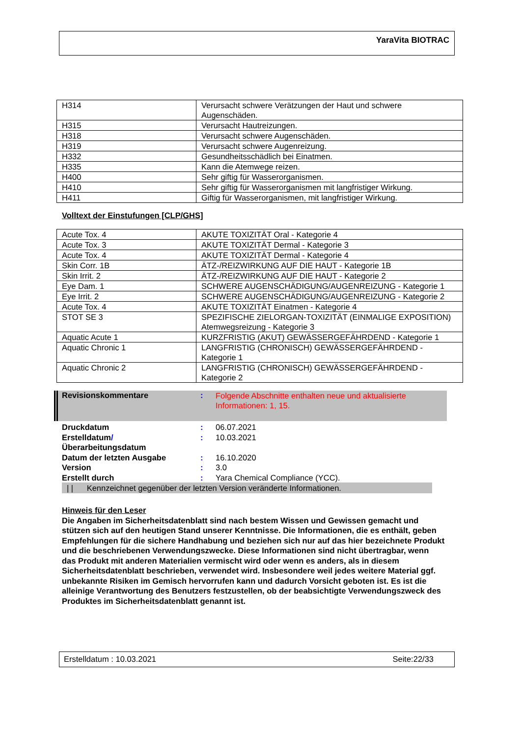YaraVita BIOTRAC
| H314 | Verursacht schwere Verätzungen der Haut und schwere Augenschäden. |
| H315 | Verursacht Hautreizungen. |
| H318 | Verursacht schwere Augenschäden. |
| H319 | Verursacht schwere Augenreizung. |
| H332 | Gesundheitsschädlich bei Einatmen. |
| H335 | Kann die Atemwege reizen. |
| H400 | Sehr giftig für Wasserorganismen. |
| H410 | Sehr giftig für Wasserorganismen mit langfristiger Wirkung. |
| H411 | Giftig für Wasserorganismen, mit langfristiger Wirkung. |
Volltext der Einstufungen [CLP/GHS]
| Acute Tox. 4 | AKUTE TOXIZITÄT Oral - Kategorie 4 |
| Acute Tox. 3 | AKUTE TOXIZITÄT Dermal - Kategorie 3 |
| Acute Tox. 4 | AKUTE TOXIZITÄT Dermal - Kategorie 4 |
| Skin Corr. 1B | ÄTZ-/REIZWIRKUNG AUF DIE HAUT - Kategorie 1B |
| Skin Irrit. 2 | ÄTZ-/REIZWIRKUNG AUF DIE HAUT - Kategorie 2 |
| Eye Dam. 1 | SCHWERE AUGENSCHÄDIGUNG/AUGENREIZUNG - Kategorie 1 |
| Eye Irrit. 2 | SCHWERE AUGENSCHÄDIGUNG/AUGENREIZUNG - Kategorie 2 |
| Acute Tox. 4 | AKUTE TOXIZITÄT Einatmen - Kategorie 4 |
| STOT SE 3 | SPEZIFISCHE ZIELORGAN-TOXIZITÄT (EINMALIGE EXPOSITION) Atemwegsreizung - Kategorie 3 |
| Aquatic Acute 1 | KURZFRISTIG (AKUT) GEWÄSSERGEFÄHRDEND - Kategorie 1 |
| Aquatic Chronic 1 | LANGFRISTIG (CHRONISCH) GEWÄSSERGEFÄHRDEND - Kategorie 1 |
| Aquatic Chronic 2 | LANGFRISTIG (CHRONISCH) GEWÄSSERGEFÄHRDEND - Kategorie 2 |
Revisionskommentare :
Folgende Abschnitte enthalten neue und aktualisierte Informationen: 1, 15.
Druckdatum : 06.07.2021
Erstelldatum/
Überarbeitungsdatum
: 10.03.2021
Datum der letzten Ausgabe : 16.10.2020
Version : 3.0
Erstellt durch : Yara Chemical Compliance (YCC).
| | Kennzeichnet gegenüber der letzten Version veränderte Informationen.
Hinweis für den Leser
Die Angaben im Sicherheitsdatenblatt sind nach bestem Wissen und Gewissen gemacht und stützen sich auf den heutigen Stand unserer Kenntnisse. Die Informationen, die es enthält, geben Empfehlungen für die sichere Handhabung und beziehen sich nur auf das hier bezeichnete Produkt und die beschriebenen Verwendungszwecke. Diese Informationen sind nicht übertragbar, wenn das Produkt mit anderen Materialien vermischt wird oder wenn es anders, als in diesem Sicherheitsdatenblatt beschrieben, verwendet wird. Insbesondere weil jedes weitere Material ggf. unbekannte Risiken im Gemisch hervorrufen kann und dadurch Vorsicht geboten ist. Es ist die alleinige Verantwortung des Benutzers festzustellen, ob der beabsichtigte Verwendungszweck des Produktes im Sicherheitsdatenblatt genannt ist.
Erstelldatum : 10.03.2021 Seite:22/33